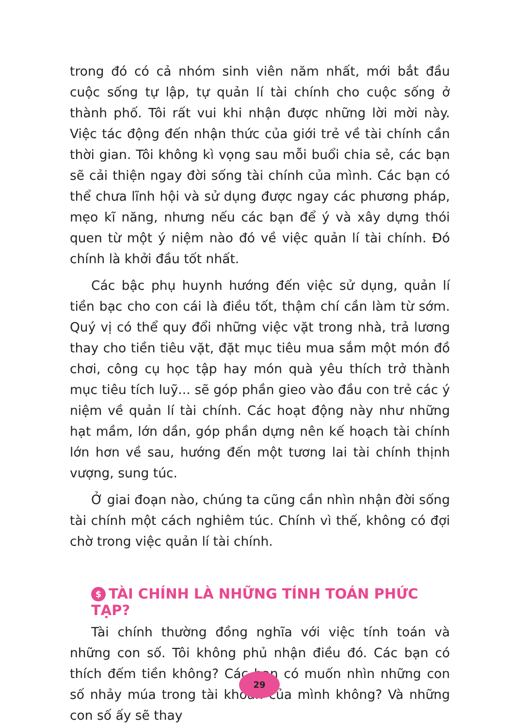trong đó có cả nhóm sinh viên năm nhất, mới bắt đầu cuộc sống tự lập, tự quản lí tài chính cho cuộc sống ở thành phố. Tôi rất vui khi nhận được những lời mời này. Việc tác động đến nhận thức của giới trẻ về tài chính cần thời gian. Tôi không kì vọng sau mỗi buổi chia sẻ, các bạn sẽ cải thiện ngay đời sống tài chính của mình. Các bạn có thể chưa lĩnh hội và sử dụng được ngay các phương pháp, mẹo kĩ năng, nhưng nếu các bạn để ý và xây dựng thói quen từ một ý niệm nào đó về việc quản lí tài chính. Đó chính là khởi đầu tốt nhất.
Các bậc phụ huynh hướng đến việc sử dụng, quản lí tiền bạc cho con cái là điều tốt, thậm chí cần làm từ sớm. Quý vị có thể quy đổi những việc vặt trong nhà, trả lương thay cho tiền tiêu vặt, đặt mục tiêu mua sắm một món đồ chơi, công cụ học tập hay món quà yêu thích trở thành mục tiêu tích luỹ... sẽ góp phần gieo vào đầu con trẻ các ý niệm về quản lí tài chính. Các hoạt động này như những hạt mầm, lớn dần, góp phần dựng nên kế hoạch tài chính lớn hơn về sau, hướng đến một tương lai tài chính thịnh vượng, sung túc.
Ở giai đoạn nào, chúng ta cũng cần nhìn nhận đời sống tài chính một cách nghiêm túc. Chính vì thế, không có đợi chờ trong việc quản lí tài chính.
$ TÀI CHÍNH LÀ NHỮNG TÍNH TOÁN PHỨC TẠP?
Tài chính thường đồng nghĩa với việc tính toán và những con số. Tôi không phủ nhận điều đó. Các bạn có thích đếm tiền không? Các bạn có muốn nhìn những con số nhảy múa trong tài khoản của mình không? Và những con số ấy sẽ thay
29